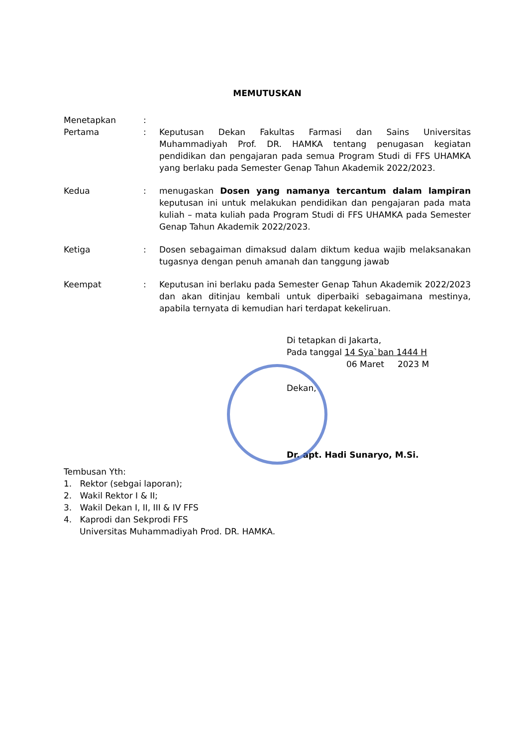MEMUTUSKAN
Menetapkan :
Pertama : Keputusan Dekan Fakultas Farmasi dan Sains Universitas Muhammadiyah Prof. DR. HAMKA tentang penugasan kegiatan pendidikan dan pengajaran pada semua Program Studi di FFS UHAMKA yang berlaku pada Semester Genap Tahun Akademik 2022/2023.
Kedua : menugaskan Dosen yang namanya tercantum dalam lampiran keputusan ini untuk melakukan pendidikan dan pengajaran pada mata kuliah – mata kuliah pada Program Studi di FFS UHAMKA pada Semester Genap Tahun Akademik 2022/2023.
Ketiga : Dosen sebagaiman dimaksud dalam diktum kedua wajib melaksanakan tugasnya dengan penuh amanah dan tanggung jawab
Keempat : Keputusan ini berlaku pada Semester Genap Tahun Akademik 2022/2023 dan akan ditinjau kembali untuk diperbaiki sebagaimana mestinya, apabila ternyata di kemudian hari terdapat kekeliruan.
Di tetapkan di Jakarta,
Pada tanggal 14 Sya`ban 1444 H
06 Maret 2023 M
Dekan,
Dr. apt. Hadi Sunaryo, M.Si.
Tembusan Yth:
1. Rektor (sebgai laporan);
2. Wakil Rektor I & II;
3. Wakil Dekan I, II, III & IV FFS
4. Kaprodi dan Sekprodi FFS
Universitas Muhammadiyah Prod. DR. HAMKA.